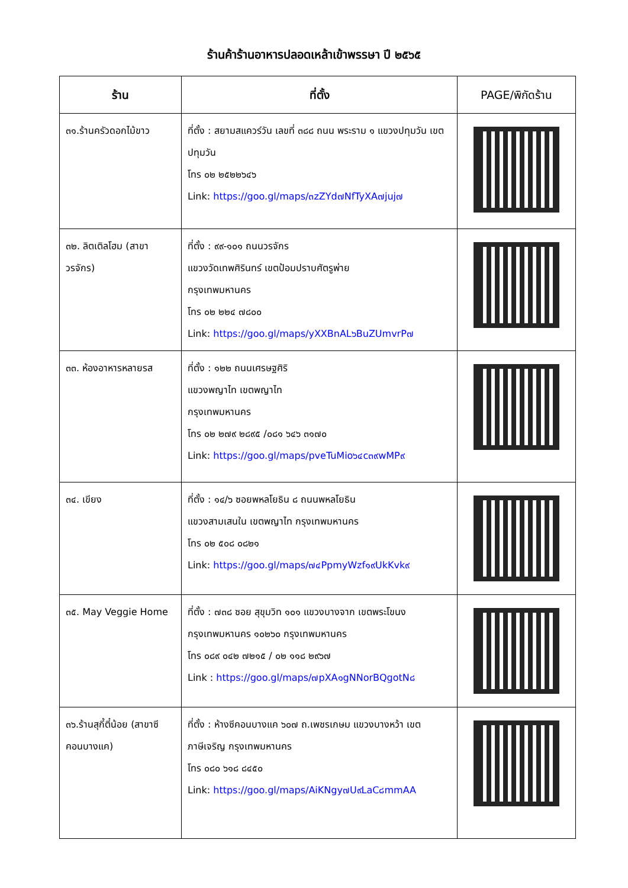ร้านค้าร้านอาหารปลอดเหล้าเข้าพรรษา ปี ๒๕๖๕
| ร้าน | ที่ตั้ง | PAGE/พิกัดร้าน |
| --- | --- | --- |
| ๓๑.ร้านครัวดอกไม้ขาว | ที่ตั้ง : สยามสแควร์วัน เลขที่ ๓๘๘ ถนน พระราม ๑ แขวงปทุมวัน เขตปทุมวัน โทร ๐๒ ๒๕๒๒๖๔๖ Link: https://goo.gl/maps/๓zZYd๗NfTyXA๗juj๗ | |
| ๓๒. ลิตเติลโฮม (สาขาวรจักร) | ที่ตั้ง : ๙๙-๑๐๑ ถนนวรจักร แขวงวัดเทพศิรินทร์ เขตป้อมปราบศัตรูพ่าย กรุงเทพมหานคร โทร ๐๒ ๒๒๔ ๗๘๐๐ Link: https://goo.gl/maps/yXXBnAL๖BuZUmvrP๗ | |
| ๓๓. ห้องอาหารหลายรส | ที่ตั้ง : ๑๒๒ ถนนเศรษฐศิริ แขวงพญาไท เขตพญาไท กรุงเทพมหานคร โทร ๐๒ ๒๗๙ ๒๘๙๕ /๐๘๑ ๖๔๖ ๓๑๗๐ Link: https://goo.gl/maps/pveTuMio๖๔c๓๙wMP๙ | |
| ๓๔. เขียง | ที่ตั้ง : ๑๔/๖ ซอยพหลโยธิน ๘ ถนนพหลโยธิน แขวงสามเสนใน เขตพญาไท กรุงเทพมหานคร โทร ๐๒ ๕๐๘ ๐๘๒๑ Link: https://goo.gl/maps/๗๔PpmyWzf๑๙UkKvk๙ | |
| ๓๕. May Veggie Home | ที่ตั้ง : ๗๓๘ ซอย สุขุมวิท ๑๐๑ แขวงบางจาก เขตพระโขนง กรุงเทพมหานคร ๑๐๒๖๐ กรุงเทพมหานคร โทร ๐๘๙ ๐๔๒ ๗๒๑๕ / ๐๒ ๑๑๘ ๒๙๖๗ Link : https://goo.gl/maps/๗pXA๑gNNorBQgotN๘ | |
| ๓๖.ร้านสุกี้ตี๋น้อย (สาขาซีคอนบางแค) | ที่ตั้ง : ห้างซีคอนบางแค ๖๐๗ ถ.เพชรเกษม แขวงบางหว้า เขตภาษีเจริญ กรุงเทพมหานคร โทร ๐๘๐ ๖๑๘ ๘๔๕๐ Link: https://goo.gl/maps/AiKNgy๗U๙LaC๘mmAA | |